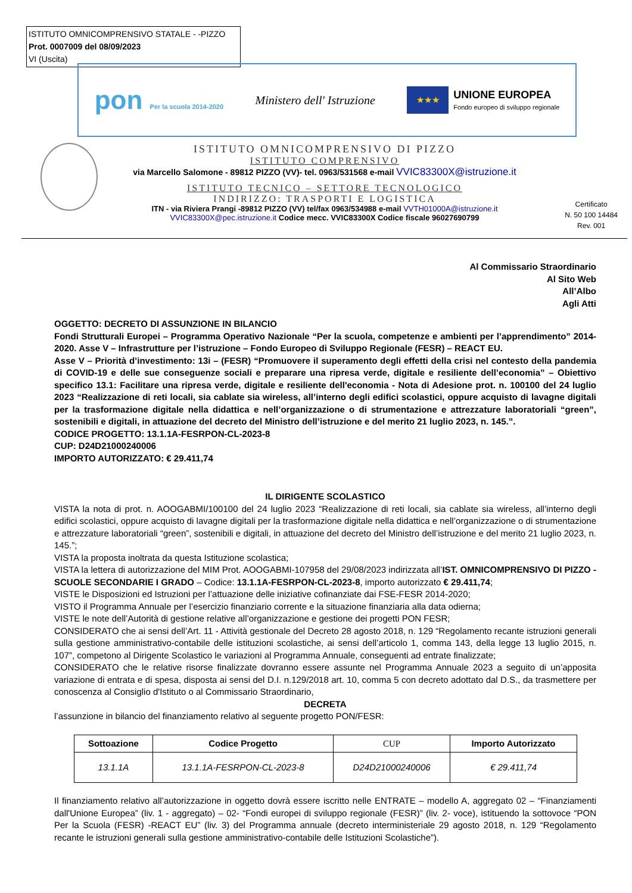ISTITUTO OMNICOMPRENSIVO STATALE - -PIZZO
Prot. 0007009 del 08/09/2023
VI (Uscita)
pon Per la scuola 2014-2020
Ministero dell' Istruzione
★★★
UNIONE EUROPEA
Fondo europeo di sviluppo regionale
ISTITUTO OMNICOMPRENSIVO DI PIZZO
ISTITUTO COMPRENSIVO
via Marcello Salomone - 89812 PIZZO (VV)- tel. 0963/531568 e-mail VVIC83300X@istruzione.it
ISTITUTO TECNICO – SETTORE TECNOLOGICO
INDIRIZZO: TRASPORTI E LOGISTICA
ITN - via Riviera Prangi -89812 PIZZO (VV) tel/fax 0963/534988 e-mail VVTH01000A@istruzione.it
VVIC83300X@pec.istruzione.it Codice mecc. VVIC83300X Codice fiscale 96027690799
Certificato
N. 50 100 14484
Rev. 001
Al Commissario Straordinario
Al Sito Web
All’Albo
Agli Atti
OGGETTO: DECRETO DI ASSUNZIONE IN BILANCIO
Fondi Strutturali Europei – Programma Operativo Nazionale “Per la scuola, competenze e ambienti per l’apprendimento” 2014-2020. Asse V – Infrastrutture per l’istruzione – Fondo Europeo di Sviluppo Regionale (FESR) – REACT EU.
Asse V – Priorità d’investimento: 13i – (FESR) “Promuovere il superamento degli effetti della crisi nel contesto della pandemia di COVID-19 e delle sue conseguenze sociali e preparare una ripresa verde, digitale e resiliente dell’economia” – Obiettivo specifico 13.1: Facilitare una ripresa verde, digitale e resiliente dell'economia - Nota di Adesione prot. n. 100100 del 24 luglio 2023 “Realizzazione di reti locali, sia cablate sia wireless, all’interno degli edifici scolastici, oppure acquisto di lavagne digitali per la trasformazione digitale nella didattica e nell’organizzazione o di strumentazione e attrezzature laboratoriali “green”, sostenibili e digitali, in attuazione del decreto del Ministro dell’istruzione e del merito 21 luglio 2023, n. 145.”.
CODICE PROGETTO: 13.1.1A-FESRPON-CL-2023-8
CUP: D24D21000240006
IMPORTO AUTORIZZATO: € 29.411,74
IL DIRIGENTE SCOLASTICO
VISTA la nota di prot. n. AOOGABMI/100100 del 24 luglio 2023 “Realizzazione di reti locali, sia cablate sia wireless, all’interno degli edifici scolastici, oppure acquisto di lavagne digitali per la trasformazione digitale nella didattica e nell’organizzazione o di strumentazione e attrezzature laboratoriali “green”, sostenibili e digitali, in attuazione del decreto del Ministro dell’istruzione e del merito 21 luglio 2023, n. 145.”;
VISTA la proposta inoltrata da questa Istituzione scolastica;
VISTA la lettera di autorizzazione del MIM Prot. AOOGABMI-107958 del 29/08/2023 indirizzata all’IST. OMNICOMPRENSIVO DI PIZZO - SCUOLE SECONDARIE I GRADO – Codice: 13.1.1A-FESRPON-CL-2023-8, importo autorizzato € 29.411,74;
VISTE le Disposizioni ed Istruzioni per l’attuazione delle iniziative cofinanziate dai FSE-FESR 2014-2020;
VISTO il Programma Annuale per l’esercizio finanziario corrente e la situazione finanziaria alla data odierna;
VISTE le note dell’Autorità di gestione relative all’organizzazione e gestione dei progetti PON FESR;
CONSIDERATO che ai sensi dell’Art. 11 - Attività gestionale del Decreto 28 agosto 2018, n. 129 “Regolamento recante istruzioni generali sulla gestione amministrativo-contabile delle istituzioni scolastiche, ai sensi dell’articolo 1, comma 143, della legge 13 luglio 2015, n. 107”, competono al Dirigente Scolastico le variazioni al Programma Annuale, conseguenti ad entrate finalizzate;
CONSIDERATO che le relative risorse finalizzate dovranno essere assunte nel Programma Annuale 2023 a seguito di un’apposita variazione di entrata e di spesa, disposta ai sensi del D.I. n.129/2018 art. 10, comma 5 con decreto adottato dal D.S., da trasmettere per conoscenza al Consiglio d'Istituto o al Commissario Straordinario,
DECRETA
l’assunzione in bilancio del finanziamento relativo al seguente progetto PON/FESR:
| Sottoazione | Codice Progetto | CUP | Importo Autorizzato |
| --- | --- | --- | --- |
| 13.1.1A | 13.1.1A-FESRPON-CL-2023-8 | D24D21000240006 | € 29.411,74 |
Il finanziamento relativo all’autorizzazione in oggetto dovrà essere iscritto nelle ENTRATE – modello A, aggregato 02 – “Finanziamenti dall'Unione Europea” (liv. 1 - aggregato) – 02- “Fondi europei di sviluppo regionale (FESR)” (liv. 2- voce), istituendo la sottovoce “PON Per la Scuola (FESR) -REACT EU” (liv. 3) del Programma annuale (decreto interministeriale 29 agosto 2018, n. 129 “Regolamento recante le istruzioni generali sulla gestione amministrativo-contabile delle Istituzioni Scolastiche”).